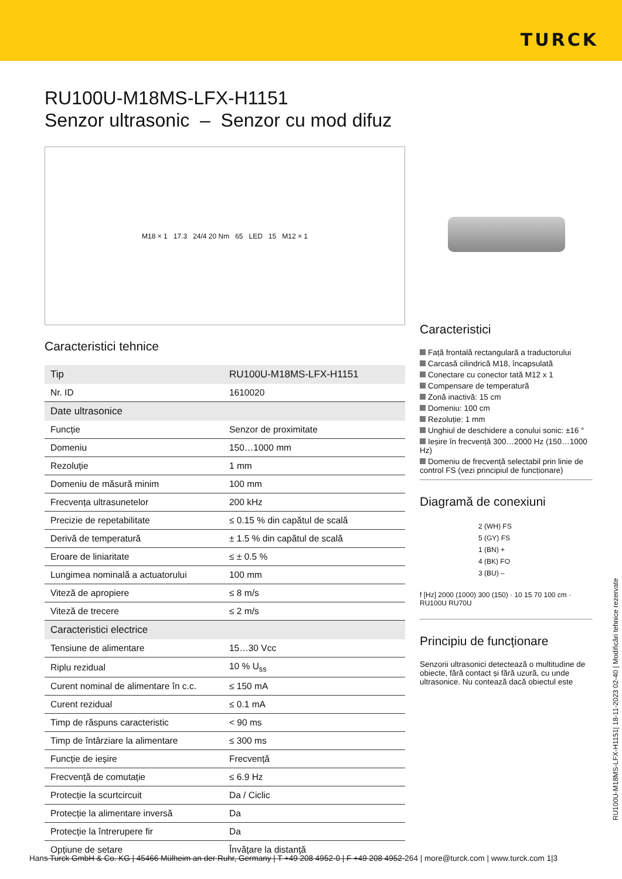TURCK
RU100U-M18MS-LFX-H1151
Senzor ultrasonic – Senzor cu mod difuz
M18 × 1 17.3 24/4 20 Nm 65 LED 15 M12 × 1
Caracteristici tehnice
| Tip | RU100U-M18MS-LFX-H1151 |
| Nr. ID | 1610020 |
| Date ultrasonice | |
| Funcție | Senzor de proximitate |
| Domeniu | 150…1000 mm |
| Rezoluție | 1 mm |
| Domeniu de măsură minim | 100 mm |
| Frecvența ultrasunetelor | 200 kHz |
| Precizie de repetabilitate | ≤ 0.15 % din capătul de scală |
| Derivă de temperatură | ± 1.5 % din capătul de scală |
| Eroare de liniaritate | ≤ ± 0.5 % |
| Lungimea nominală a actuatorului | 100 mm |
| Viteză de apropiere | ≤ 8 m/s |
| Viteză de trecere | ≤ 2 m/s |
| Caracteristici electrice | |
| Tensiune de alimentare | 15…30 Vcc |
| Riplu rezidual | 10 % U<sub>ss</sub> |
| Curent nominal de alimentare în c.c. | ≤ 150 mA |
| Curent rezidual | ≤ 0.1 mA |
| Timp de răspuns caracteristic | < 90 ms |
| Timp de întârziare la alimentare | ≤ 300 ms |
| Funcție de ieșire | Frecvență |
| Frecvență de comutație | ≤ 6.9 Hz |
| Protecție la scurtcircuit | Da / Ciclic |
| Protecție la alimentare inversă | Da |
| Protecție la întrerupere fir | Da |
| Opțiune de setare | Învățare la distanță |
Caracteristici
Față frontală rectangulară a traductorului
Carcasă cilindrică M18, încapsulată
Conectare cu conector tată M12 x 1
Compensare de temperatură
Zonă inactivă: 15 cm
Domeniu: 100 cm
Rezoluție: 1 mm
Unghiul de deschidere a conului sonic: ±16 °
Ieșire în frecvență 300…2000 Hz (150…1000 Hz)
Domeniu de frecvență selectabil prin linie de control FS (vezi principiul de funcționare)
Diagramă de conexiuni
2 (WH) FS
5 (GY) FS
1 (BN) +
4 (BK) FO
3 (BU) –
f [Hz] 2000 (1000) 300 (150) · 10 15 70 100 cm · RU100U RU70U
Principiu de funcționare
Senzorii ultrasonici detectează o multitudine de obiecte, fără contact și fără uzură, cu unde ultrasonice. Nu contează dacă obiectul este
RU100U-M18MS-LFX-H1151| 18-11-2023 02-40 | Modificări tehnice rezervate
Hans Turck GmbH & Co. KG | 45466 Mülheim an der Ruhr, Germany | T +49 208 4952-0 | F +49 208 4952-264 | more@turck.com | www.turck.com 1|3